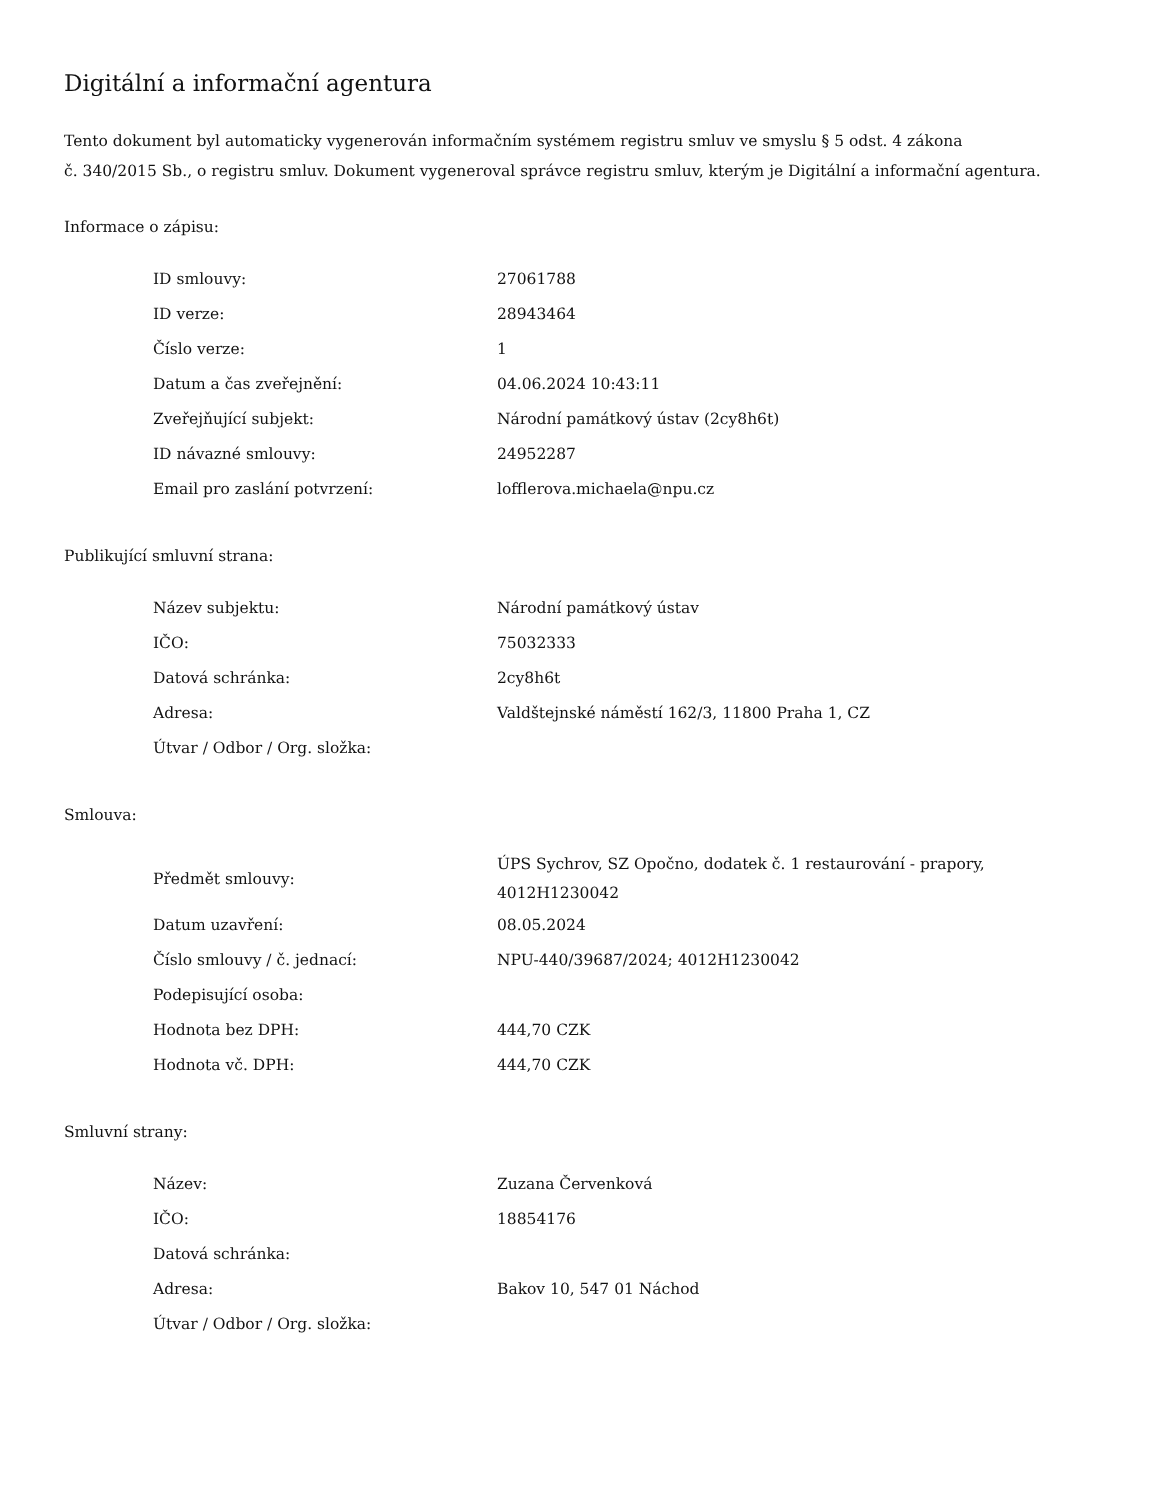Digitální a informační agentura
Tento dokument byl automaticky vygenerován informačním systémem registru smluv ve smyslu § 5 odst. 4 zákona
č. 340/2015 Sb., o registru smluv. Dokument vygeneroval správce registru smluv, kterým je Digitální a informační agentura.
Informace o zápisu:
| ID smlouvy: | 27061788 |
| ID verze: | 28943464 |
| Číslo verze: | 1 |
| Datum a čas zveřejnění: | 04.06.2024 10:43:11 |
| Zveřejňující subjekt: | Národní památkový ústav (2cy8h6t) |
| ID návazné smlouvy: | 24952287 |
| Email pro zaslání potvrzení: | lofflerova.michaela@npu.cz |
Publikující smluvní strana:
| Název subjektu: | Národní památkový ústav |
| IČO: | 75032333 |
| Datová schránka: | 2cy8h6t |
| Adresa: | Valdštejnské náměstí 162/3, 11800 Praha 1, CZ |
| Útvar / Odbor / Org. složka: | |
Smlouva:
| Předmět smlouvy: | ÚPS Sychrov, SZ Opočno, dodatek č. 1 restaurování - prapory, 4012H1230042 |
| Datum uzavření: | 08.05.2024 |
| Číslo smlouvy / č. jednací: | NPU-440/39687/2024; 4012H1230042 |
| Podepisující osoba: | |
| Hodnota bez DPH: | 444,70 CZK |
| Hodnota vč. DPH: | 444,70 CZK |
Smluvní strany:
| Název: | Zuzana Červenková |
| IČO: | 18854176 |
| Datová schránka: | |
| Adresa: | Bakov 10, 547 01 Náchod |
| Útvar / Odbor / Org. složka: | |